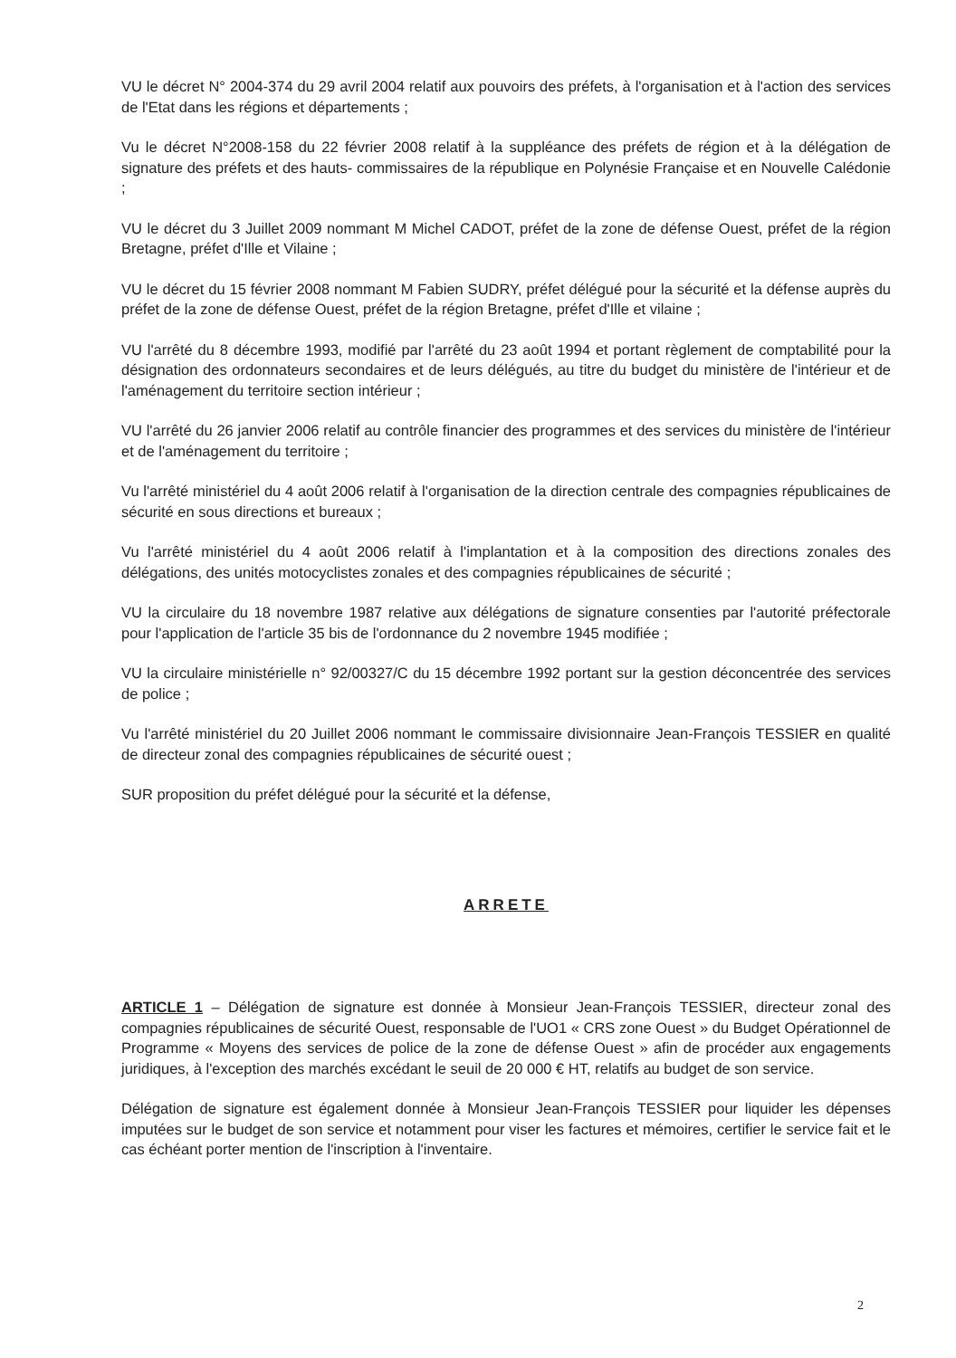VU le décret N° 2004-374 du 29 avril 2004 relatif aux pouvoirs des préfets, à l'organisation et à l'action des services de l'Etat dans les régions et départements ;
Vu le décret N°2008-158 du 22 février 2008 relatif à la suppléance des préfets de région et à la délégation de signature des préfets et des hauts- commissaires de la république en Polynésie Française et en Nouvelle Calédonie ;
VU le décret du 3 Juillet 2009 nommant M Michel CADOT, préfet de la zone de défense Ouest, préfet de la région Bretagne, préfet d'Ille et Vilaine ;
VU le décret du 15 février 2008 nommant M Fabien SUDRY, préfet délégué pour la sécurité et la défense auprès du préfet de la zone de défense Ouest, préfet de la région Bretagne, préfet d'Ille et vilaine ;
VU l'arrêté du 8 décembre 1993, modifié par l'arrêté du 23 août 1994 et portant règlement de comptabilité pour la désignation des ordonnateurs secondaires et de leurs délégués, au titre du budget du ministère de l'intérieur et de l'aménagement du territoire section intérieur ;
VU l'arrêté du 26 janvier 2006 relatif au contrôle financier des programmes et des services du ministère de l'intérieur et de l'aménagement du territoire ;
Vu l'arrêté ministériel du 4 août 2006 relatif à l'organisation de la direction centrale des compagnies républicaines de sécurité en sous directions et bureaux ;
Vu l'arrêté ministériel du 4 août 2006 relatif à l'implantation et à la composition des directions zonales des délégations, des unités motocyclistes zonales et des compagnies républicaines de sécurité ;
VU la circulaire du 18 novembre 1987 relative aux délégations de signature consenties par l'autorité préfectorale pour l'application de l'article 35 bis de l'ordonnance du 2 novembre 1945 modifiée ;
VU la circulaire ministérielle n° 92/00327/C du 15 décembre 1992 portant sur la gestion déconcentrée des services de police ;
Vu l'arrêté ministériel du 20 Juillet 2006 nommant le commissaire divisionnaire Jean-François TESSIER en qualité de directeur zonal des compagnies républicaines de sécurité ouest ;
SUR proposition du préfet délégué pour la sécurité et la défense,
ARRETE
ARTICLE 1 – Délégation de signature est donnée à Monsieur Jean-François TESSIER, directeur zonal des compagnies républicaines de sécurité Ouest, responsable de l'UO1 « CRS zone Ouest » du Budget Opérationnel de Programme « Moyens des services de police de la zone de défense Ouest » afin de procéder aux engagements juridiques, à l'exception des marchés excédant le seuil de 20 000 € HT, relatifs au budget de son service.
Délégation de signature est également donnée à Monsieur Jean-François TESSIER pour liquider les dépenses imputées sur le budget de son service et notamment pour viser les factures et mémoires, certifier le service fait et le cas échéant porter mention de l'inscription à l'inventaire.
2